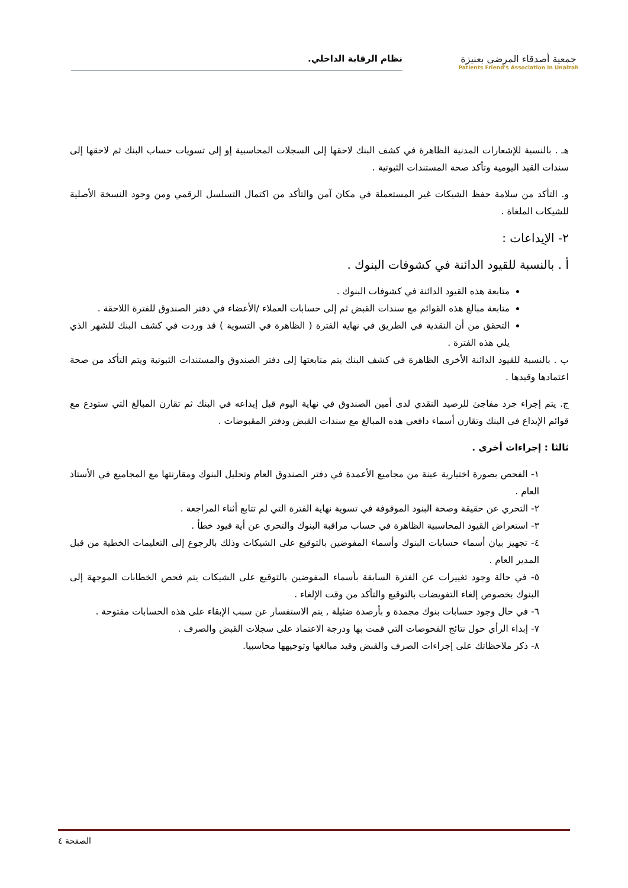جمعية أصدقاء المرضى بعنيزة
Patients Friend's Association in Unaizah
نظام الرقابة الداخلي.
هـ . بالنسبة للإشعارات المدنية الظاهرة في كشف البنك لاحقها إلى السجلات المحاسبية إو إلى تسويات حساب البنك ثم لاحقها إلى سندات القيد اليومية وتأكد صحة المستندات الثبوتية .
و. التأكد من سلامة حفظ الشيكات غير المستعملة في مكان آمن والتأكد من اكتمال التسلسل الرقمي ومن وجود النسخة الأصلية للشيكات الملغاة .
٢- الإيداعات :
أ . بالنسبة للقيود الدائنة في كشوفات البنوك .
متابعة هذه القيود الدائنة في كشوفات البنوك .
متابعة مبالغ هذه القوائم مع سندات القبض ثم إلى حسابات العملاء /الأعضاء في دفتر الصندوق للفترة اللاحقة .
التحقق من أن النقدية في الطريق في نهاية الفترة ( الظاهرة في التسوية ) قد وردت في كشف البنك للشهر الذي يلي هذه الفترة .
ب . بالنسبة للقيود الدائنة الأخرى الظاهرة في كشف البنك يتم متابعتها إلى دفتر الصندوق والمستندات الثبوتية ويتم التأكد من صحة اعتمادها وقيدها .
ج. يتم إجراء جرد مفاجئ للرصيد النقدي لدى أمين الصندوق في نهاية اليوم قبل إيداعه في البنك ثم تقارن المبالغ التي ستودع مع قوائم الإيداع في البنك وتقارن أسماء دافعي هذه المبالغ مع سندات القبض ودفتر المقبوضات .
ثالثا : إجراءات أخرى .
١- الفحص بصورة اختيارية عينة من مجاميع الأعمدة في دفتر الصندوق العام وتحليل البنوك ومقارنتها مع المجاميع في الأستاذ العام .
٢- التحري عن حقيقة وصحة البنود الموقوفة في تسوية نهاية الفترة التي لم تتابع أثناء المراجعة .
٣- استعراض القيود المحاسبية الظاهرة في حساب مراقبة البنوك والتحري عن أية قيود خطأ .
٤- تجهيز بيان أسماء حسابات البنوك وأسماء المفوضين بالتوقيع على الشيكات وذلك بالرجوع إلى التعليمات الخطية من قبل المدير العام .
٥- في حالة وجود تغييرات عن الفترة السابقة بأسماء المفوضين بالتوقيع على الشيكات يتم فحص الخطابات الموجهة إلى البنوك بخصوص إلغاء التفويضات بالتوقيع والتأكد من وقت الإلغاء .
٦- في حال وجود حسابات بنوك مجمدة و بأرصدة ضئيلة , يتم الاستفسار عن سبب الإبقاء على هذه الحسابات مفتوحة .
٧- إبداء الرأي حول نتائج الفحوصات التي قمت بها ودرجة الاعتماد على سجلات القبض والصرف .
٨- ذكر ملاحظاتك على إجراءات الصرف والقبض وقيد مبالغها وتوجيهها محاسبيا.
الصفحة ٤